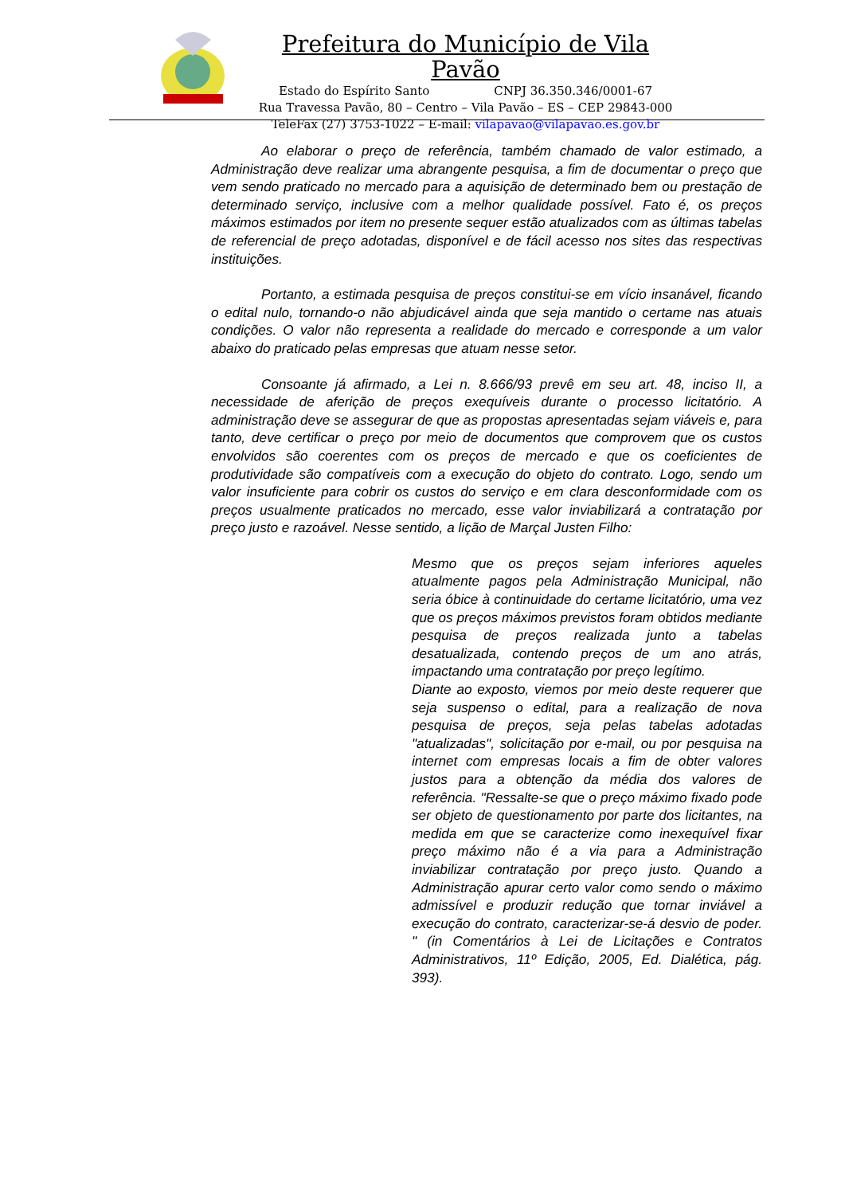Prefeitura do Município de Vila Pavão
Estado do Espírito Santo CNPJ 36.350.346/0001-67
Rua Travessa Pavão, 80 – Centro – Vila Pavão – ES – CEP 29843-000
TeleFax (27) 3753-1022 – E-mail: vilapavao@vilapavao.es.gov.br
Ao elaborar o preço de referência, também chamado de valor estimado, a Administração deve realizar uma abrangente pesquisa, a fim de documentar o preço que vem sendo praticado no mercado para a aquisição de determinado bem ou prestação de determinado serviço, inclusive com a melhor qualidade possível. Fato é, os preços máximos estimados por item no presente sequer estão atualizados com as últimas tabelas de referencial de preço adotadas, disponível e de fácil acesso nos sites das respectivas instituições.
Portanto, a estimada pesquisa de preços constitui-se em vício insanável, ficando o edital nulo, tornando-o não abjudicável ainda que seja mantido o certame nas atuais condições. O valor não representa a realidade do mercado e corresponde a um valor abaixo do praticado pelas empresas que atuam nesse setor.
Consoante já afirmado, a Lei n. 8.666/93 prevê em seu art. 48, inciso II, a necessidade de aferição de preços exequíveis durante o processo licitatório. A administração deve se assegurar de que as propostas apresentadas sejam viáveis e, para tanto, deve certificar o preço por meio de documentos que comprovem que os custos envolvidos são coerentes com os preços de mercado e que os coeficientes de produtividade são compatíveis com a execução do objeto do contrato. Logo, sendo um valor insuficiente para cobrir os custos do serviço e em clara desconformidade com os preços usualmente praticados no mercado, esse valor inviabilizará a contratação por preço justo e razoável. Nesse sentido, a lição de Marçal Justen Filho:
Mesmo que os preços sejam inferiores aqueles atualmente pagos pela Administração Municipal, não seria óbice à continuidade do certame licitatório, uma vez que os preços máximos previstos foram obtidos mediante pesquisa de preços realizada junto a tabelas desatualizada, contendo preços de um ano atrás, impactando uma contratação por preço legítimo.
Diante ao exposto, viemos por meio deste requerer que seja suspenso o edital, para a realização de nova pesquisa de preços, seja pelas tabelas adotadas "atualizadas", solicitação por e-mail, ou por pesquisa na internet com empresas locais a fim de obter valores justos para a obtenção da média dos valores de referência. "Ressalte-se que o preço máximo fixado pode ser objeto de questionamento por parte dos licitantes, na medida em que se caracterize como inexequível fixar preço máximo não é a via para a Administração inviabilizar contratação por preço justo. Quando a Administração apurar certo valor como sendo o máximo admissível e produzir redução que tornar inviável a execução do contrato, caracterizar-se-á desvio de poder. " (in Comentários à Lei de Licitações e Contratos Administrativos, 11º Edição, 2005, Ed. Dialética, pág. 393).